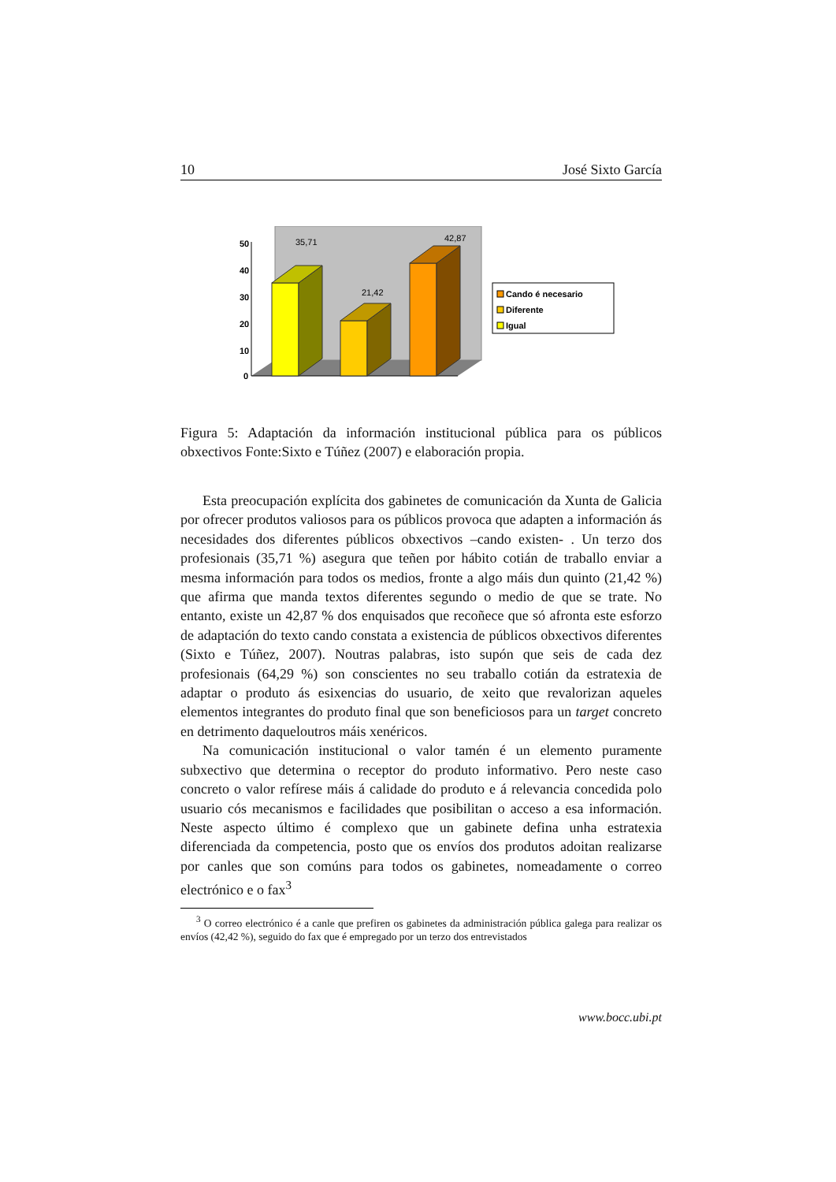10 José Sixto García
50
40
30
20
10
0
35,71
21,42
42,87
Cando é necesario
Diferente
Igual
Figura 5: Adaptación da información institucional pública para os públicos obxectivos Fonte:Sixto e Túñez (2007) e elaboración propia.
Esta preocupación explícita dos gabinetes de comunicación da Xunta de Galicia por ofrecer produtos valiosos para os públicos provoca que adapten a información ás necesidades dos diferentes públicos obxectivos –cando existen- . Un terzo dos profesionais (35,71 %) asegura que teñen por hábito cotián de traballo enviar a mesma información para todos os medios, fronte a algo máis dun quinto (21,42 %) que afirma que manda textos diferentes segundo o medio de que se trate. No entanto, existe un 42,87 % dos enquisados que recoñece que só afronta este esforzo de adaptación do texto cando constata a existencia de públicos obxectivos diferentes (Sixto e Túñez, 2007). Noutras palabras, isto supón que seis de cada dez profesionais (64,29 %) son conscientes no seu traballo cotián da estratexia de adaptar o produto ás esixencias do usuario, de xeito que revalorizan aqueles elementos integrantes do produto final que son beneficiosos para un target concreto en detrimento daqueloutros máis xenéricos.
Na comunicación institucional o valor tamén é un elemento puramente subxectivo que determina o receptor do produto informativo. Pero neste caso concreto o valor refírese máis á calidade do produto e á relevancia concedida polo usuario cós mecanismos e facilidades que posibilitan o acceso a esa información. Neste aspecto último é complexo que un gabinete defina unha estratexia diferenciada da competencia, posto que os envíos dos produtos adoitan realizarse por canles que son comúns para todos os gabinetes, nomeadamente o correo electrónico e o fax<sup>3</sup>
<sup>3</sup> O correo electrónico é a canle que prefiren os gabinetes da administración pública galega para realizar os envíos (42,42 %), seguido do fax que é empregado por un terzo dos entrevistados
www.bocc.ubi.pt